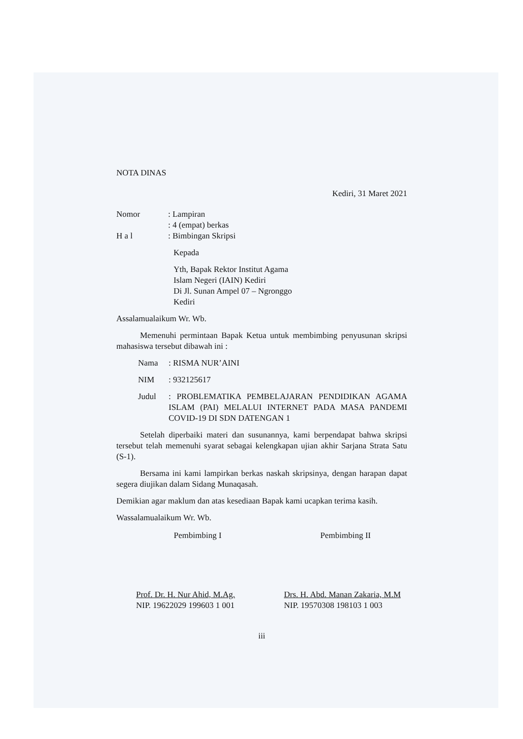NOTA DINAS
Kediri, 31 Maret 2021
Nomor: Lampiran
: 4 (empat) berkas
H a l: Bimbingan Skripsi
Kepada
Yth, Bapak Rektor Institut Agama
Islam Negeri (IAIN) Kediri
Di Jl. Sunan Ampel 07 – Ngronggo
Kediri
Assalamualaikum Wr. Wb.
Memenuhi permintaan Bapak Ketua untuk membimbing penyusunan skripsi mahasiswa tersebut dibawah ini :
Nama: RISMA NUR’AINI
NIM: 932125617
Judul: PROBLEMATIKA PEMBELAJARAN PENDIDIKAN AGAMA ISLAM (PAI) MELALUI INTERNET PADA MASA PANDEMI COVID-19 DI SDN DATENGAN 1
Setelah diperbaiki materi dan susunannya, kami berpendapat bahwa skripsi tersebut telah memenuhi syarat sebagai kelengkapan ujian akhir Sarjana Strata Satu (S-1).
Bersama ini kami lampirkan berkas naskah skripsinya, dengan harapan dapat segera diujikan dalam Sidang Munaqasah.
Demikian agar maklum dan atas kesediaan Bapak kami ucapkan terima kasih.
Wassalamualaikum Wr. Wb.
Pembimbing I
Prof. Dr. H. Nur Ahid, M.Ag.
NIP. 19622029 199603 1 001
Pembimbing II
Drs. H. Abd. Manan Zakaria, M.M
NIP. 19570308 198103 1 003
iii